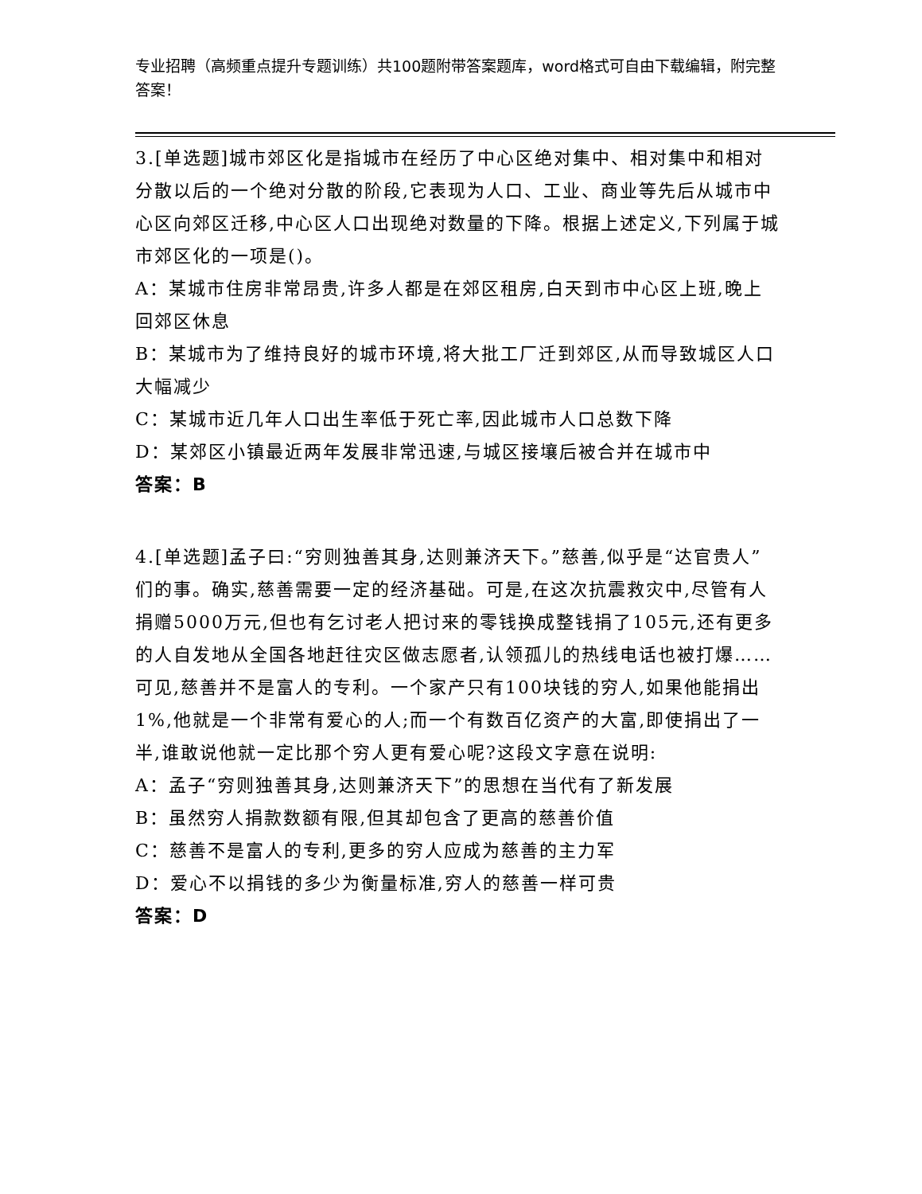专业招聘（高频重点提升专题训练）共100题附带答案题库，word格式可自由下载编辑，附完整答案！
3.[单选题]城市郊区化是指城市在经历了中心区绝对集中、相对集中和相对分散以后的一个绝对分散的阶段,它表现为人口、工业、商业等先后从城市中心区向郊区迁移,中心区人口出现绝对数量的下降。根据上述定义,下列属于城市郊区化的一项是()。
A：某城市住房非常昂贵,许多人都是在郊区租房,白天到市中心区上班,晚上回郊区休息
B：某城市为了维持良好的城市环境,将大批工厂迁到郊区,从而导致城区人口大幅减少
C：某城市近几年人口出生率低于死亡率,因此城市人口总数下降
D：某郊区小镇最近两年发展非常迅速,与城区接壤后被合并在城市中
答案：B
4.[单选题]孟子曰:“穷则独善其身,达则兼济天下。”慈善,似乎是“达官贵人”们的事。确实,慈善需要一定的经济基础。可是,在这次抗震救灾中,尽管有人捐赠5000万元,但也有乞讨老人把讨来的零钱换成整钱捐了105元,还有更多的人自发地从全国各地赶往灾区做志愿者,认领孤儿的热线电话也被打爆……可见,慈善并不是富人的专利。一个家产只有100块钱的穷人,如果他能捐出1%,他就是一个非常有爱心的人;而一个有数百亿资产的大富,即使捐出了一半,谁敢说他就一定比那个穷人更有爱心呢?这段文字意在说明:
A：孟子“穷则独善其身,达则兼济天下”的思想在当代有了新发展
B：虽然穷人捐款数额有限,但其却包含了更高的慈善价值
C：慈善不是富人的专利,更多的穷人应成为慈善的主力军
D：爱心不以捐钱的多少为衡量标准,穷人的慈善一样可贵
答案：D